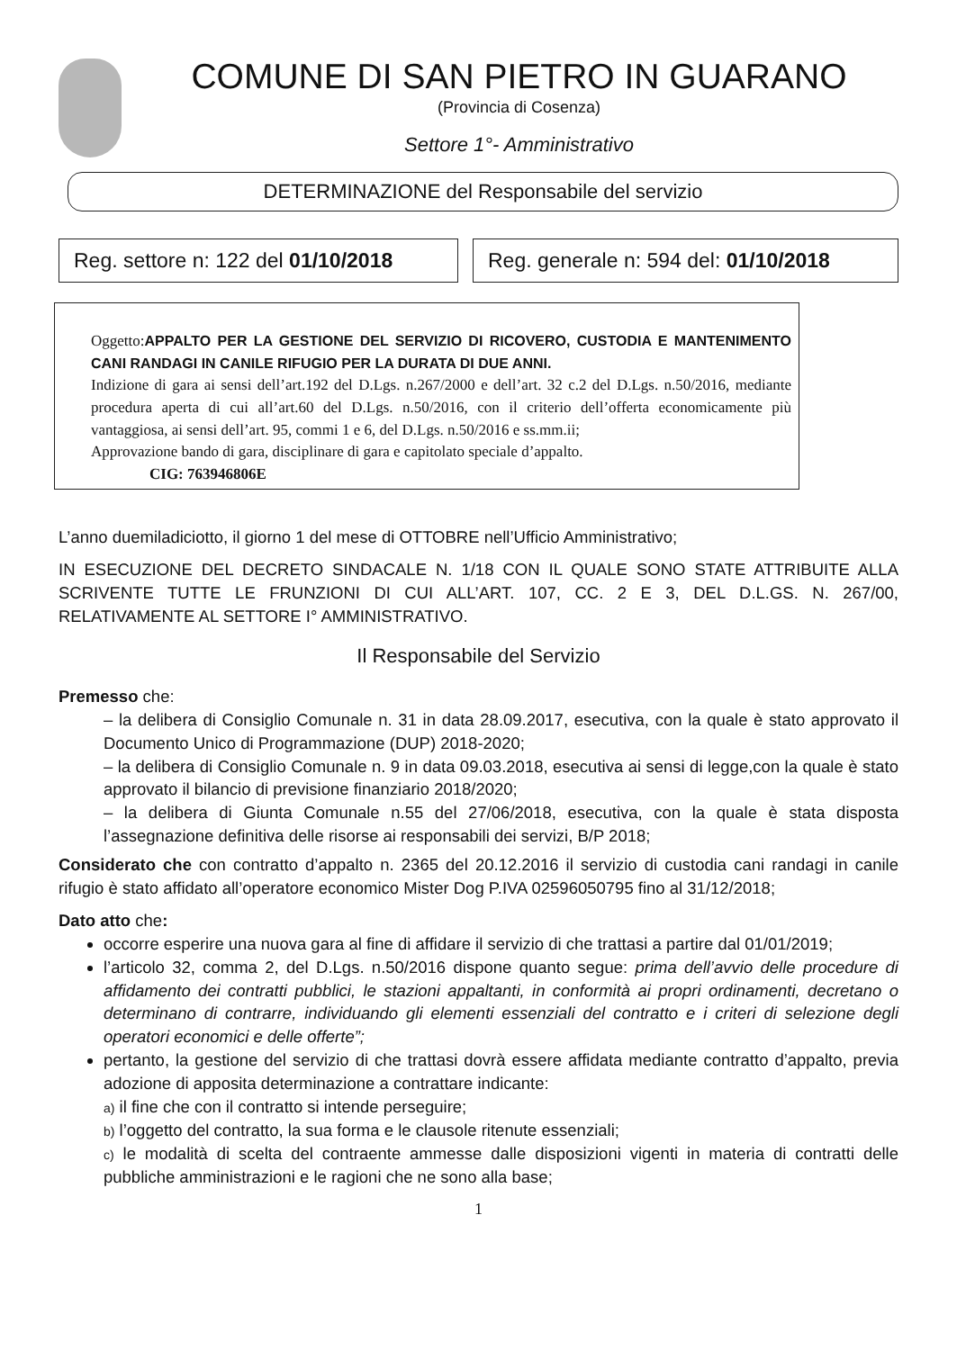COMUNE DI SAN PIETRO IN GUARANO
(Provincia di Cosenza)
Settore 1°- Amministrativo
DETERMINAZIONE del Responsabile del servizio
Reg. settore n: 122 del 01/10/2018
Reg. generale n: 594 del: 01/10/2018
Oggetto:APPALTO PER LA GESTIONE DEL SERVIZIO DI RICOVERO, CUSTODIA E MANTENIMENTO CANI RANDAGI IN CANILE RIFUGIO PER LA DURATA DI DUE ANNI.
Indizione di gara ai sensi dell’art.192 del D.Lgs. n.267/2000 e dell’art. 32 c.2 del D.Lgs. n.50/2016, mediante procedura aperta di cui all’art.60 del D.Lgs. n.50/2016, con il criterio dell’offerta economicamente più vantaggiosa, ai sensi dell’art. 95, commi 1 e 6, del D.Lgs. n.50/2016 e ss.mm.ii;
Approvazione bando di gara, disciplinare di gara e capitolato speciale d’appalto.
CIG: 763946806E
L’anno duemiladiciotto, il giorno 1 del mese di OTTOBRE nell’Ufficio Amministrativo;
IN ESECUZIONE DEL DECRETO SINDACALE N. 1/18 CON IL QUALE SONO STATE ATTRIBUITE ALLA SCRIVENTE TUTTE LE FRUNZIONI DI CUI ALL’ART. 107, CC. 2 E 3, DEL D.L.GS. N. 267/00, RELATIVAMENTE AL SETTORE I° AMMINISTRATIVO.
Il Responsabile del Servizio
Premesso che:
– la delibera di Consiglio Comunale n. 31 in data 28.09.2017, esecutiva, con la quale è stato approvato il Documento Unico di Programmazione (DUP) 2018-2020;
– la delibera di Consiglio Comunale n. 9 in data 09.03.2018, esecutiva ai sensi di legge,con la quale è stato approvato il bilancio di previsione finanziario 2018/2020;
– la delibera di Giunta Comunale n.55 del 27/06/2018, esecutiva, con la quale è stata disposta l’assegnazione definitiva delle risorse ai responsabili dei servizi, B/P 2018;
Considerato che con contratto d’appalto n. 2365 del 20.12.2016 il servizio di custodia cani randagi in canile rifugio è stato affidato all’operatore economico Mister Dog P.IVA 02596050795 fino al 31/12/2018;
Dato atto che:
occorre esperire una nuova gara al fine di affidare il servizio di che trattasi a partire dal 01/01/2019;
l’articolo 32, comma 2, del D.Lgs. n.50/2016 dispone quanto segue: prima dell’avvio delle procedure di affidamento dei contratti pubblici, le stazioni appaltanti, in conformità ai propri ordinamenti, decretano o determinano di contrarre, individuando gli elementi essenziali del contratto e i criteri di selezione degli operatori economici e delle offerte”;
pertanto, la gestione del servizio di che trattasi dovrà essere affidata mediante contratto d’appalto, previa adozione di apposita determinazione a contrattare indicante:
a) il fine che con il contratto si intende perseguire;
b) l’oggetto del contratto, la sua forma e le clausole ritenute essenziali;
c) le modalità di scelta del contraente ammesse dalle disposizioni vigenti in materia di contratti delle pubbliche amministrazioni e le ragioni che ne sono alla base;
1